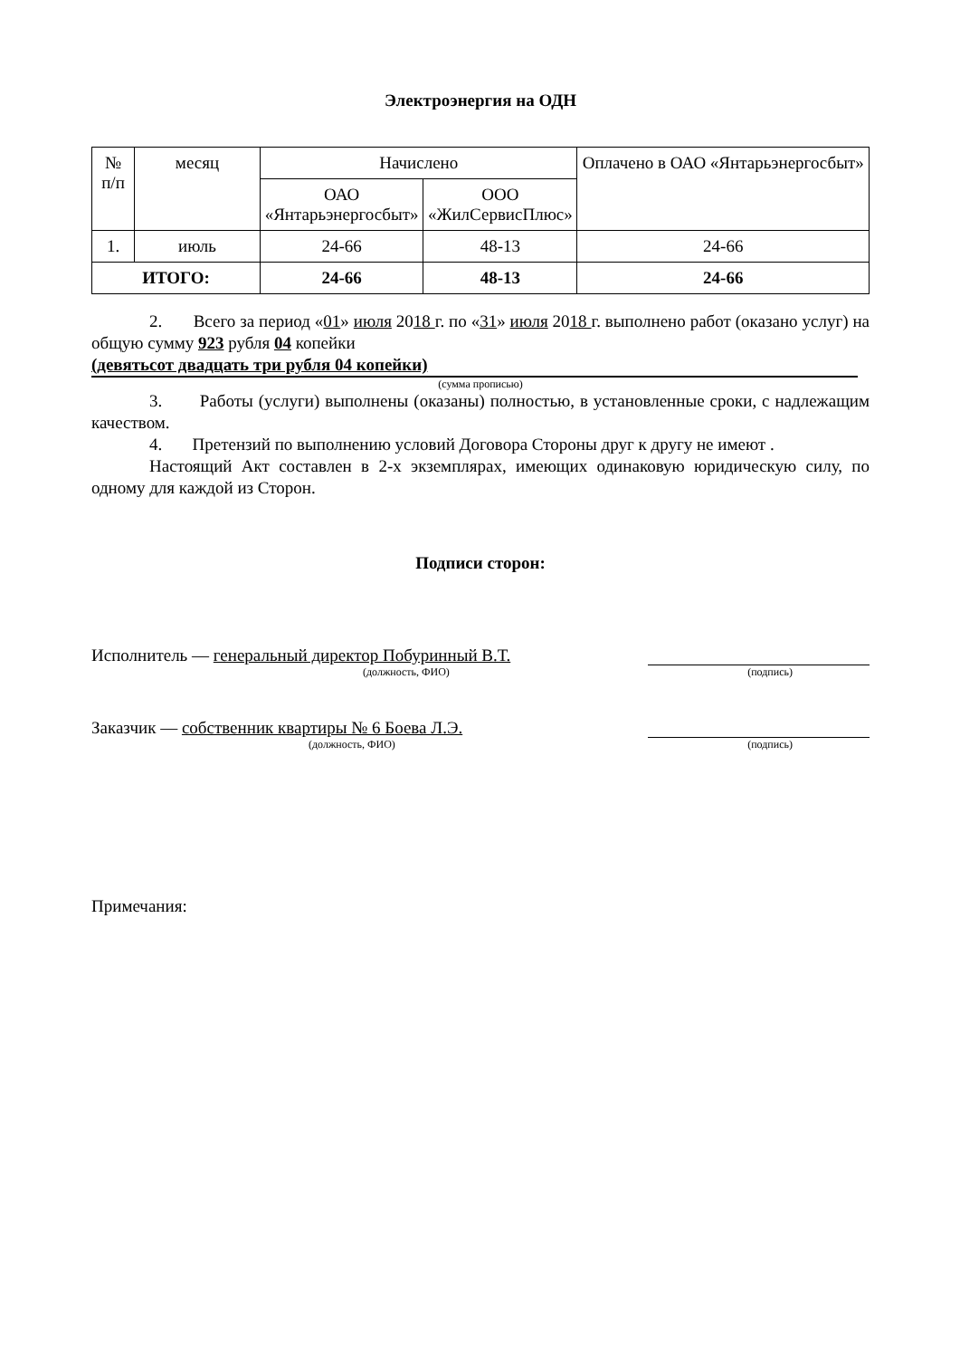Электроэнергия на ОДН
| № п/п | месяц | Начислено | | Оплачено в ОАО «Янтарьэнергосбыт» |
| --- | --- | --- | --- | --- |
| | | ОАО «Янтарьэнергосбыт» | ООО «ЖилСервисПлюс» | |
| 1. | июль | 24-66 | 48-13 | 24-66 |
| ИТОГО: | | 24-66 | 48-13 | 24-66 |
2. Всего за период «01» июля 2018 г. по «31» июля 2018 г. выполнено работ (оказано услуг) на общую сумму 923 рубля 04 копейки
(девятьсот двадцать три рубля 04 копейки)
(сумма прописью)
3. Работы (услуги) выполнены (оказаны) полностью, в установленные сроки, с надлежащим качеством.
4. Претензий по выполнению условий Договора Стороны друг к другу не имеют .
Настоящий Акт составлен в 2-х экземплярах, имеющих одинаковую юридическую силу, по одному для каждой из Сторон.
Подписи сторон:
Исполнитель — генеральный директор Побуринный В.Т.
(должность, ФИО) (подпись)
Заказчик — собственник квартиры № 6 Боева Л.Э.
(должность, ФИО) (подпись)
Примечания: